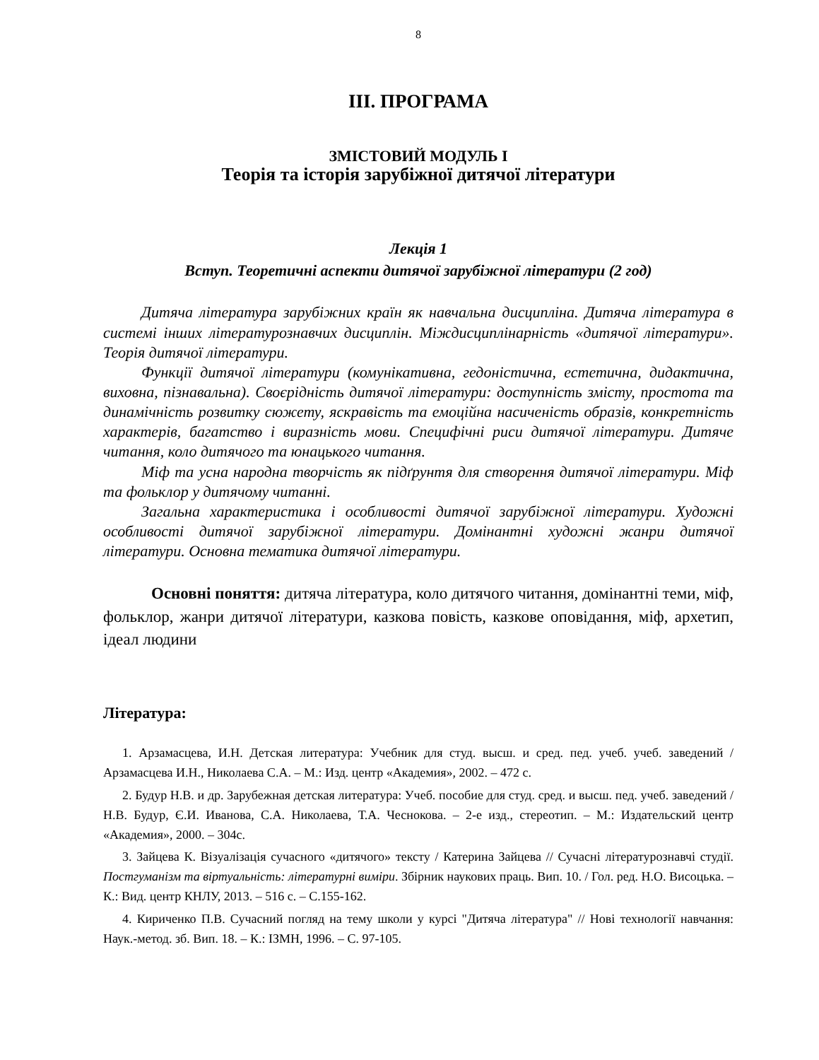8
ІІІ. ПРОГРАМА
ЗМІСТОВИЙ МОДУЛЬ І
Теорія та історія зарубіжної дитячої літератури
Лекція 1
Вступ. Теоретичні аспекти дитячої зарубіжної літератури (2 год)
Дитяча література зарубіжних країн як навчальна дисципліна. Дитяча література в системі інших літературознавчих дисциплін. Міждисциплінарність «дитячої літератури». Теорія дитячої літератури.
Функції дитячої літератури (комунікативна, гедоністична, естетична, дидактична, виховна, пізнавальна). Своєрідність дитячої літератури: доступність змісту, простота та динамічність розвитку сюжету, яскравість та емоційна насиченість образів, конкретність характерів, багатство і виразність мови. Специфічні риси дитячої літератури. Дитяче читання, коло дитячого та юнацького читання.
Міф та усна народна творчість як підґрунтя для створення дитячої літератури. Міф та фольклор у дитячому читанні.
Загальна характеристика і особливості дитячої зарубіжної літератури. Художні особливості дитячої зарубіжної літератури. Домінантні художні жанри дитячої літератури. Основна тематика дитячої літератури.
Основні поняття: дитяча література, коло дитячого читання, домінантні теми, міф, фольклор, жанри дитячої літератури, казкова повість, казкове оповідання, міф, архетип, ідеал людини
Література:
1. Арзамасцева, И.Н. Детская литература: Учебник для студ. высш. и сред. пед. учеб. учеб. заведений / Арзамасцева И.Н., Николаева С.А. – М.: Изд. центр «Академия», 2002. – 472 с.
2. Будур Н.В. и др. Зарубежная детская литература: Учеб. пособие для студ. сред. и высш. пед. учеб. заведений / Н.В. Будур, Є.И. Иванова, С.А. Николаева, Т.А. Чеснокова. – 2-е изд., стереотип. – М.: Издательский центр «Академия», 2000. – 304с.
3. Зайцева К. Візуалізація сучасного «дитячого» тексту / Катерина Зайцева // Сучасні літературознавчі студії. Постгуманізм та віртуальність: літературні виміри. Збірник наукових праць. Вип. 10. / Гол. ред. Н.О. Висоцька. – К.: Вид. центр КНЛУ, 2013. – 516 с. – С.155-162.
4. Кириченко П.В. Сучасний погляд на тему школи у курсі "Дитяча література" // Нові технології навчання: Наук.-метод. зб. Вип. 18. – К.: ІЗМН, 1996. – С. 97-105.